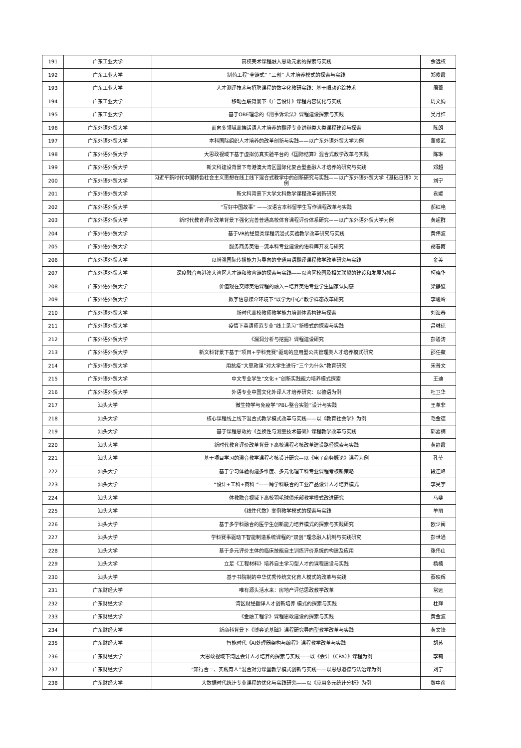| 191 | 广东工业大学 | 高校美术课程融入思政元素的探索与实践 | 余远权 |
| 192 | 广东工业大学 | 制药工程“全链式” “三创” 人才培养模式的探索与实践 | 郑俊霞 |
| 193 | 广东工业大学 | 人才测评技术与招聘课程的数字化教研实践：基于眼动追踪技术 | 周蕾 |
| 194 | 广东工业大学 | 移动互联背景下《广告设计》课程内容优化与实践 | 周文娟 |
| 195 | 广东工业大学 | 基于OBE理念的《刑事诉讼法》课程建设探索与实践 | 吴月红 |
| 196 | 广东外语外贸大学 | 面向多领域高端话语人才培养的翻译专业讲辩类大类课程建设与探索 | 陈朗 |
| 197 | 广东外语外贸大学 | 本科国际组织人才培养的改革创新与实践——以广东外语外贸大学为例 | 董俊武 |
| 198 | 广东外语外贸大学 | 大思政视域下基于虚拟仿真实验平台的《国际结算》混合式教学改革与实践 | 陈琳 |
| 199 | 广东外语外贸大学 | 新文科建设背景下粤港澳大湾区国际化复合型金融人才培养的研究与实践 | 邓超 |
| 200 | 广东外语外贸大学 | 习近平新时代中国特色社会主义思想在线上线下混合式教学中的创新研究与实践——以广东外语外贸大学《基础日语》为例 | 刘宁 |
| 201 | 广东外语外贸大学 | 新文科背景下大学文科数学课程改革创新研究 | 袁媛 |
| 202 | 广东外语外贸大学 | “写好中国故事” ——汉语言本科留学生写作课程改革与实践 | 郝红艳 |
| 203 | 广东外语外贸大学 | 新时代教育评价改革背景下强化完善普通高校体育课程评价体系研究——以广东外语外贸大学为例 | 黄超群 |
| 204 | 广东外语外贸大学 | 基于VR的经管类课程沉浸式实验教学改革研究与实践 | 黄伟波 |
| 205 | 广东外语外贸大学 | 服务商务英语一流本科专业建设的语料库开发与研究 | 胡春雨 |
| 206 | 广东外语外贸大学 | 以增强国际传播能力为导向的非通用语翻译课程教学改革研究与实践 | 金美 |
| 207 | 广东外语外贸大学 | 深度融合粤港澳大湾区人才链和教育链的探索与实践——以湾区校园及相关联盟的建设和发展为抓手 | 柯晓华 |
| 208 | 广东外语外贸大学 | 价值观在交际英语课程的融入－培养英语专业学生国家认同感 | 梁静璧 |
| 209 | 广东外语外贸大学 | 数字信息媒介环境下“以学为中心”教学样态改革研究 | 李峻岭 |
| 210 | 广东外语外贸大学 | 新时代高校教师教学能力培训体系构建与探索 | 刘海春 |
| 211 | 广东外语外贸大学 | 疫情下英语师范专业“线上见习”新模式的探索与实践 | 吕琳琼 |
| 212 | 广东外语外贸大学 | 《漏洞分析与挖掘》课程建设研究 | 彭碧涛 |
| 213 | 广东外语外贸大学 | 新文科背景下基于“项目+学科竞赛”驱动的应用型公共管理类人才培养模式研究 | 邵任薇 |
| 214 | 广东外语外贸大学 | 用抗疫“大思政课”对大学生进行“三个为什么”教育研究 | 宋普文 |
| 215 | 广东外语外贸大学 | 中文专业学生“文化+”创新实践能力培养模式探索 | 王迪 |
| 216 | 广东外语外贸大学 | 外语专业中国文化外译人才培养研究：以德语为例 | 杜卫华 |
| 217 | 汕头大学 | 微生物学与免疫学“PBL-整合实验”设计与实践 | 王革非 |
| 218 | 汕头大学 | 核心课程线上线下混合式教学模式改革与实践——以《教育社会学》为例 | 毛金德 |
| 219 | 汕头大学 | 基于课程思政的《互换性与测量技术基础》课程教学改革与实践 | 郭嘉楠 |
| 220 | 汕头大学 | 新时代教育评价改革背景下高校课程考核改革建设路径探索与实践 | 黄静霞 |
| 221 | 汕头大学 | 基于项目学习的混合教学课程考核设计研究—以《电子商务概论》课程为例 | 孔莹 |
| 222 | 汕头大学 | 基于学习体验构建多维度、多元化理工科专业课程考核新策略 | 段连峰 |
| 223 | 汕头大学 | “设计+工科+商科 “——跨学科联合的工业产品设计人才培养模式 | 李昊宇 |
| 224 | 汕头大学 | 体教融合视域下高校羽毛球俱乐部教学模式改进研究 | 马斐 |
| 225 | 汕头大学 | 《线性代数》案例教学模式的探索与实践 | 单丽 |
| 226 | 汕头大学 | 基于多学科融合的医学生创新能力培养模式的探索与实践研究 | 欧少闽 |
| 227 | 汕头大学 | 学科赛事驱动下智能制造系统课程的“双创”理念融入机制与实践研究 | 彭世通 |
| 228 | 汕头大学 | 基于多元评价主体的临床技能自主训练评价系统的构建及应用 | 张伟山 |
| 229 | 汕头大学 | 立足《工程材料》培养自主学习型人才的课程建设与实践 | 杨楠 |
| 230 | 汕头大学 | 基于书院制的中华优秀传统文化育人模式的改革与实践 | 蔡映辉 |
| 231 | 广东财经大学 | 唯有源头活水来：房地产评估思政教学改革 | 常远 |
| 232 | 广东财经大学 | 湾区财经翻译人才创新培养 模式的探索与实践 | 杜辉 |
| 233 | 广东财经大学 | 《金融工程学》课程思政建设的探索与实践 | 黄金波 |
| 234 | 广东财经大学 | 新商科背景下《博弈论基础》课程研究导向型教学改革与实践 | 黄文锋 |
| 235 | 广东财经大学 | 智能时代《AI处理器架构与编程》课程教学改革与实践 | 胡苏 |
| 236 | 广东财经大学 | 大思政视域下湾区会计人才培养的探索与实践——以《会计（CPA）》课程为例 | 李莉 |
| 237 | 广东财经大学 | “知行合一、实践育人”混合对分课堂教学模式创新与实践——以思想道德与法治课为例 | 刘宁 |
| 238 | 广东财经大学 | 大数据时代统计专业课程的优化与实践研究——以《应用多元统计分析》为例 | 黎中彦 |